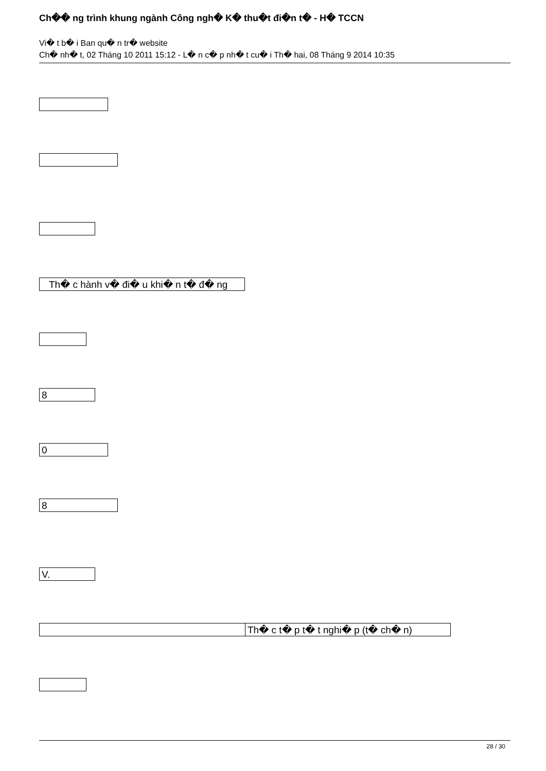Ch�� ng trình khung ngành Công ngh� K� thu�t đi�n t� - H� TCCN
Vi� t b� i Ban qu� n tr� website
Ch� nh� t, 02 Tháng 10 2011 15:12 - L� n c� p nh� t cu� i Th� hai, 08 Tháng 9 2014 10:35
Th� c hành v� đi� u khi� n t� đ� ng
8
0
8
V.
Th� c t� p t� t nghi� p (t� ch� n)
28 / 30